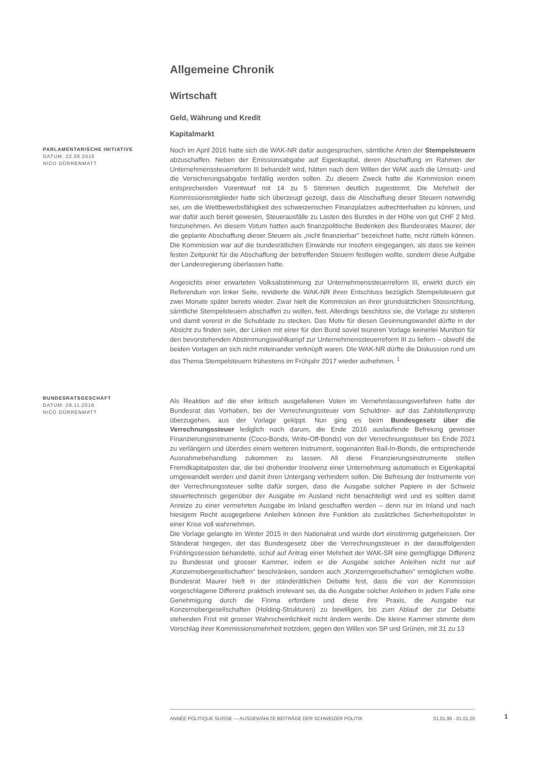Allgemeine Chronik
Wirtschaft
Geld, Währung und Kredit
Kapitalmarkt
PARLAMENTARISCHE INITIATIVE
DATUM: 22.06.2016
NICO DÜRRENMATT
Noch im April 2016 hatte sich die WAK-NR dafür ausgesprochen, sämtliche Arten der Stempelsteuern abzuschaffen. Neben der Emissionsabgabe auf Eigenkapital, deren Abschaffung im Rahmen der Unternehmenssteuerreform III behandelt wird, hätten nach dem Willen der WAK auch die Umsatz- und die Versicherungsabgabe hinfällig werden sollen. Zu diesem Zweck hatte die Kommission einem entsprechenden Vorentwurf mit 14 zu 5 Stimmen deutlich zugestimmt. Die Mehrheit der Kommissionsmitglieder hatte sich überzeugt gezeigt, dass die Abschaffung dieser Steuern notwendig sei, um die Wettbewerbsfähigkeit des schweizerischen Finanzplatzes aufrechterhalten zu können, und war dafür auch bereit gewesen, Steuerausfälle zu Lasten des Bundes in der Höhe von gut CHF 2 Mrd. hinzunehmen. An diesem Votum hatten auch finanzpolitische Bedenken des Bundesrates Maurer, der die geplante Abschaffung dieser Steuern als „nicht finanzierbar" bezeichnet hatte, nicht rütteln können. Die Kommission war auf die bundesrätlichen Einwände nur insofern eingegangen, als dass sie keinen festen Zeitpunkt für die Abschaffung der betreffenden Steuern festlegen wollte, sondern diese Aufgabe der Landesregierung überlassen hatte.
Angesichts einer erwarteten Volksabstimmung zur Unternehmenssteuerreform III, erwirkt durch ein Referendum von linker Seite, revidierte die WAK-NR ihren Entschluss bezüglich Stempelsteuern gut zwei Monate später bereits wieder. Zwar hielt die Kommission an ihrer grundsätzlichen Stossrichtung, sämtliche Stempelsteuern abschaffen zu wollen, fest. Allerdings beschloss sie, die Vorlage zu sistieren und damit vorerst in die Schublade zu stecken. Das Motiv für diesen Gesinnungswandel dürfte in der Absicht zu finden sein, der Linken mit einer für den Bund soviel teureren Vorlage keinerlei Munition für den bevorstehenden Abstimmungswahlkampf zur Unternehmenssteuerreform III zu liefern – obwohl die beiden Vorlagen an sich nicht miteinander verknüpft waren. DIe WAK-NR dürfte die Diskussion rund um das Thema Stempelsteuern frühestens im Frühjahr 2017 wieder aufnehmen. <sup>1</sup>
BUNDESRATSGESCHÄFT
DATUM: 29.11.2016
NICO DÜRRENMATT
Als Reaktion auf die eher kritisch ausgefallenen Voten im Vernehmlassungsverfahren hatte der Bundesrat das Vorhaben, bei der Verrechnungssteuer vom Schuldner- auf das Zahlstellenprinzip überzugehen, aus der Vorlage gekippt. Nun ging es beim Bundesgesetz über die Verrechnungssteuer lediglich noch darum, die Ende 2016 auslaufende Befreiung gewisser Finanzierungsinstrumente (Coco-Bonds, Write-Off-Bonds) von der Verrechnungssteuer bis Ende 2021 zu verlängern und überdies einem weiteren Instrument, sogenannten Bail-In-Bonds, die entsprechende Ausnahmebehandlung zukommen zu lassen. All diese Finanzierungsinstrumente stellen Fremdkapitalposten dar, die bei drohender Insolvenz einer Unternehmung automatisch in Eigenkapital umgewandelt werden und damit ihren Untergang verhindern sollen. Die Befreiung der Instrumente von der Verrechnungssteuer sollte dafür sorgen, dass die Ausgabe solcher Papiere in der Schweiz steuertechnisch gegenüber der Ausgabe im Ausland nicht benachteiligt wird und es sollten damit Anreize zu einer vermehrten Ausgabe im Inland geschaffen werden – denn nur im Inland und nach hiesigem Recht ausgegebene Anleihen können ihre Funktion als zusätzliches Sicherheitspolster in einer Krise voll wahrnehmen.
Die Vorlage gelangte im Winter 2015 in den Nationalrat und wurde dort einstimmig gutgeheissen. Der Ständerat hingegen, der das Bundesgesetz über die Verrechnungssteuer in der darauffolgenden Frühlingssession behandelte, schuf auf Antrag einer Mehrheit der WAK-SR eine geringfügige Differenz zu Bundesrat und grosser Kammer, indem er die Ausgabe solcher Anleihen nicht nur auf „Konzernobergesellschaften" beschränken, sondern auch „Konzerngesellschaften" ermöglichen wollte. Bundesrat Maurer hielt in der ständerätlichen Debatte fest, dass die von der Kommission vorgeschlagene Differenz praktisch irrelevant sei, da die Ausgabe solcher Anleihen in jedem Falle eine Genehmigung durch die Finma erfordere und diese ihre Praxis, die Ausgabe nur Konzernobergesellschaften (Holding-Strukturen) zu bewilligen, bis zum Ablauf der zur Debatte stehenden Frist mit grosser Wahrscheinlichkeit nicht ändern werde. Die kleine Kammer stimmte dem Vorschlag ihrer Kommissionsmehrheit trotzdem, gegen den Willen von SP und Grünen, mit 31 zu 13
ANNÉE POLITIQUE SUISSE — AUSGEWÄHLTE BEITRÄGE DER SCHWEIZER POLITIK 01.01.90 - 01.01.20
1